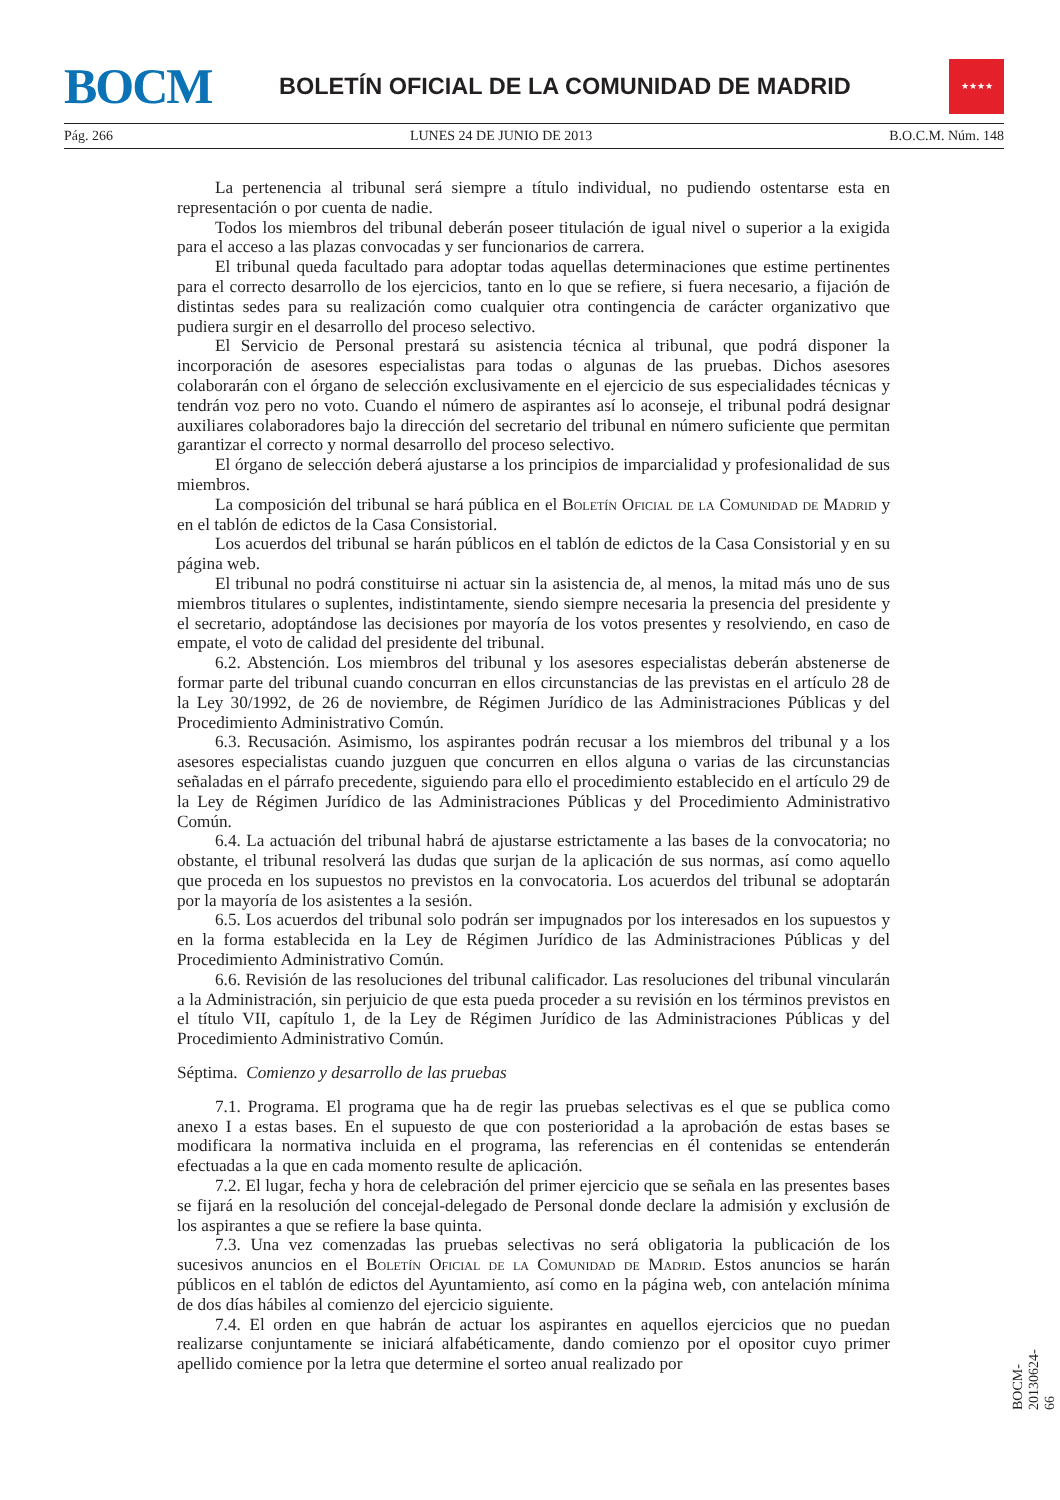BOCM
BOLETÍN OFICIAL DE LA COMUNIDAD DE MADRID
★★★★
Pág. 266 LUNES 24 DE JUNIO DE 2013 B.O.C.M. Núm. 148
La pertenencia al tribunal será siempre a título individual, no pudiendo ostentarse esta en representación o por cuenta de nadie.
Todos los miembros del tribunal deberán poseer titulación de igual nivel o superior a la exigida para el acceso a las plazas convocadas y ser funcionarios de carrera.
El tribunal queda facultado para adoptar todas aquellas determinaciones que estime pertinentes para el correcto desarrollo de los ejercicios, tanto en lo que se refiere, si fuera necesario, a fijación de distintas sedes para su realización como cualquier otra contingencia de carácter organizativo que pudiera surgir en el desarrollo del proceso selectivo.
El Servicio de Personal prestará su asistencia técnica al tribunal, que podrá disponer la incorporación de asesores especialistas para todas o algunas de las pruebas. Dichos asesores colaborarán con el órgano de selección exclusivamente en el ejercicio de sus especialidades técnicas y tendrán voz pero no voto. Cuando el número de aspirantes así lo aconseje, el tribunal podrá designar auxiliares colaboradores bajo la dirección del secretario del tribunal en número suficiente que permitan garantizar el correcto y normal desarrollo del proceso selectivo.
El órgano de selección deberá ajustarse a los principios de imparcialidad y profesionalidad de sus miembros.
La composición del tribunal se hará pública en el Boletín Oficial de la Comunidad de Madrid y en el tablón de edictos de la Casa Consistorial.
Los acuerdos del tribunal se harán públicos en el tablón de edictos de la Casa Consistorial y en su página web.
El tribunal no podrá constituirse ni actuar sin la asistencia de, al menos, la mitad más uno de sus miembros titulares o suplentes, indistintamente, siendo siempre necesaria la presencia del presidente y el secretario, adoptándose las decisiones por mayoría de los votos presentes y resolviendo, en caso de empate, el voto de calidad del presidente del tribunal.
6.2. Abstención. Los miembros del tribunal y los asesores especialistas deberán abstenerse de formar parte del tribunal cuando concurran en ellos circunstancias de las previstas en el artículo 28 de la Ley 30/1992, de 26 de noviembre, de Régimen Jurídico de las Administraciones Públicas y del Procedimiento Administrativo Común.
6.3. Recusación. Asimismo, los aspirantes podrán recusar a los miembros del tribunal y a los asesores especialistas cuando juzguen que concurren en ellos alguna o varias de las circunstancias señaladas en el párrafo precedente, siguiendo para ello el procedimiento establecido en el artículo 29 de la Ley de Régimen Jurídico de las Administraciones Públicas y del Procedimiento Administrativo Común.
6.4. La actuación del tribunal habrá de ajustarse estrictamente a las bases de la convocatoria; no obstante, el tribunal resolverá las dudas que surjan de la aplicación de sus normas, así como aquello que proceda en los supuestos no previstos en la convocatoria. Los acuerdos del tribunal se adoptarán por la mayoría de los asistentes a la sesión.
6.5. Los acuerdos del tribunal solo podrán ser impugnados por los interesados en los supuestos y en la forma establecida en la Ley de Régimen Jurídico de las Administraciones Públicas y del Procedimiento Administrativo Común.
6.6. Revisión de las resoluciones del tribunal calificador. Las resoluciones del tribunal vincularán a la Administración, sin perjuicio de que esta pueda proceder a su revisión en los términos previstos en el título VII, capítulo 1, de la Ley de Régimen Jurídico de las Administraciones Públicas y del Procedimiento Administrativo Común.
Séptima. Comienzo y desarrollo de las pruebas
7.1. Programa. El programa que ha de regir las pruebas selectivas es el que se publica como anexo I a estas bases. En el supuesto de que con posterioridad a la aprobación de estas bases se modificara la normativa incluida en el programa, las referencias en él contenidas se entenderán efectuadas a la que en cada momento resulte de aplicación.
7.2. El lugar, fecha y hora de celebración del primer ejercicio que se señala en las presentes bases se fijará en la resolución del concejal-delegado de Personal donde declare la admisión y exclusión de los aspirantes a que se refiere la base quinta.
7.3. Una vez comenzadas las pruebas selectivas no será obligatoria la publicación de los sucesivos anuncios en el Boletín Oficial de la Comunidad de Madrid. Estos anuncios se harán públicos en el tablón de edictos del Ayuntamiento, así como en la página web, con antelación mínima de dos días hábiles al comienzo del ejercicio siguiente.
7.4. El orden en que habrán de actuar los aspirantes en aquellos ejercicios que no puedan realizarse conjuntamente se iniciará alfabéticamente, dando comienzo por el opositor cuyo primer apellido comience por la letra que determine el sorteo anual realizado por
BOCM-20130624-66